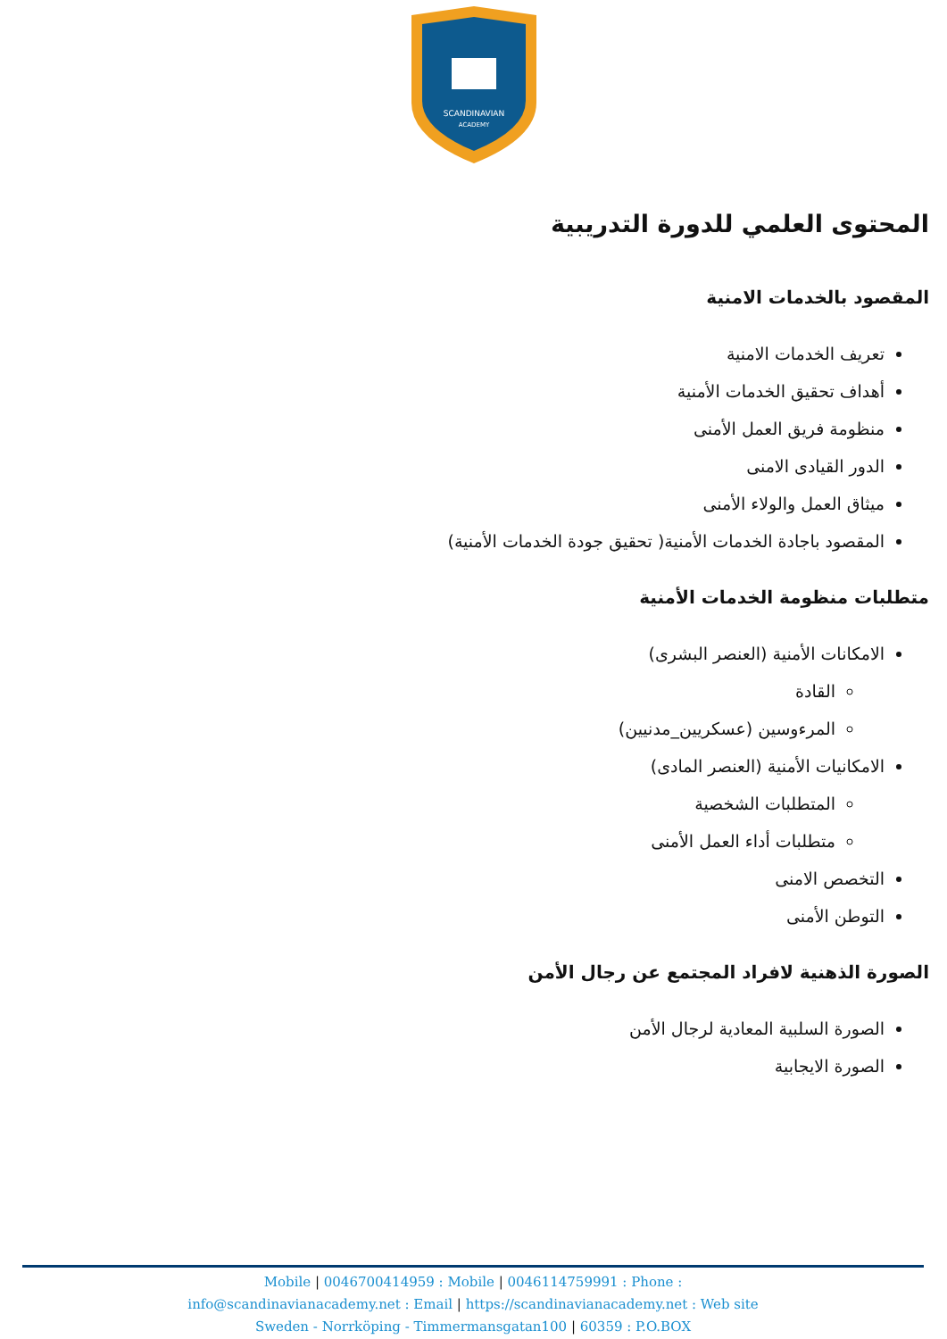SCANDINAVIAN
ACADEMY
المحتوى العلمي للدورة التدريبية
المقصود بالخدمات الامنية
تعريف الخدمات الامنية
أهداف تحقيق الخدمات الأمنية
منظومة فريق العمل الأمنى
الدور القيادى الامنى
ميثاق العمل والولاء الأمنى
المقصود باجادة الخدمات الأمنية( تحقيق جودة الخدمات الأمنية)
متطلبات منظومة الخدمات الأمنية
الامكانات الأمنية (العنصر البشرى)
القادة
المرءوسين (عسكريين_مدنيين)
الامكانيات الأمنية (العنصر المادى)
المتطلبات الشخصية
متطلبات أداء العمل الأمنى
التخصص الامنى
التوطن الأمنى
الصورة الذهنية لافراد المجتمع عن رجال الأمن
الصورة السلبية المعادية لرجال الأمن
الصورة الايجابية
Mobile | 0046700414959 : Mobile | 0046114759991 : Phone :
info@scandinavianacademy.net : Email | https://scandinavianacademy.net : Web site
Sweden - Norrköping - Timmermansgatan100 | 60359 : P.O.BOX